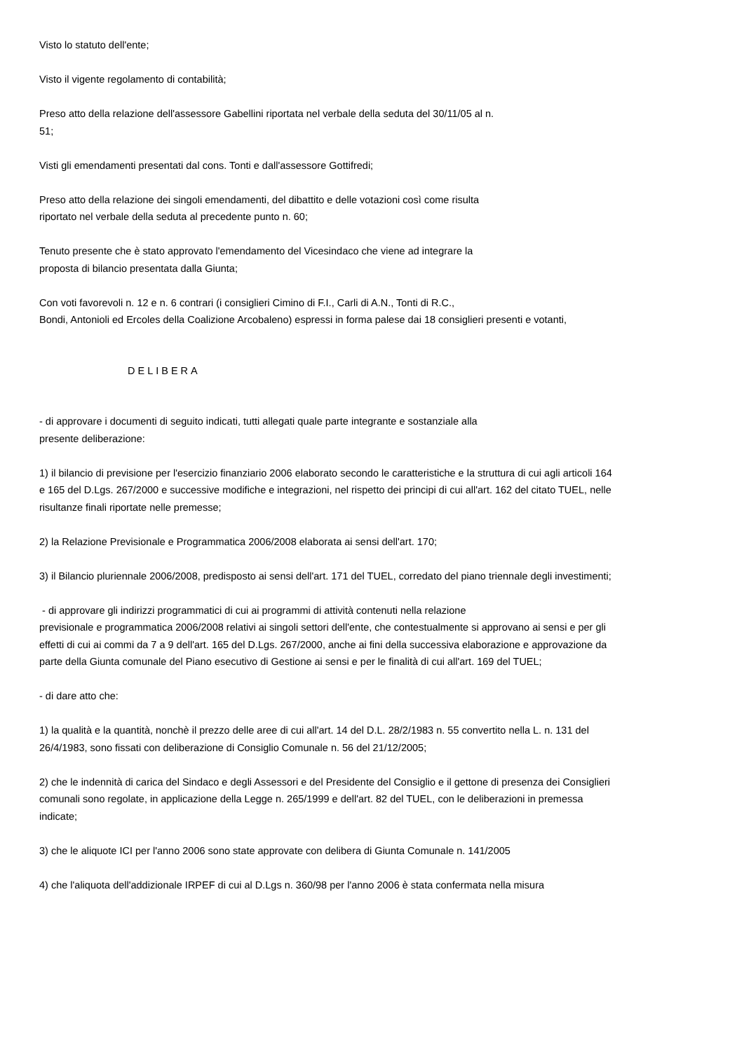Visto lo statuto dell'ente;
Visto il vigente regolamento di contabilità;
Preso atto della relazione dell'assessore Gabellini riportata nel verbale della seduta del 30/11/05 al n.
51;
Visti gli emendamenti presentati dal cons. Tonti e dall'assessore Gottifredi;
Preso atto della relazione dei singoli emendamenti, del dibattito e delle votazioni così come risulta
riportato nel verbale della seduta al precedente punto n. 60;
Tenuto presente che è stato approvato l'emendamento del Vicesindaco che viene ad integrare la
proposta di bilancio presentata dalla Giunta;
Con voti favorevoli n. 12 e n. 6 contrari (i consiglieri Cimino di F.I., Carli di A.N., Tonti di R.C.,
Bondi, Antonioli ed Ercoles della Coalizione Arcobaleno) espressi in forma palese dai 18 consiglieri presenti e votanti,
DELIBERA
- di approvare i documenti di seguito indicati, tutti allegati quale parte integrante e sostanziale alla
presente deliberazione:
1) il bilancio di previsione per l'esercizio finanziario 2006 elaborato secondo le caratteristiche e la struttura di cui agli articoli 164 e 165 del D.Lgs. 267/2000 e successive modifiche e integrazioni, nel rispetto dei principi di cui all'art. 162 del citato TUEL, nelle risultanze finali riportate nelle premesse;
2) la Relazione Previsionale e Programmatica 2006/2008 elaborata ai sensi dell'art. 170;
3) il Bilancio pluriennale 2006/2008, predisposto ai sensi dell'art. 171 del TUEL, corredato del piano triennale degli investimenti;
- di approvare gli indirizzi programmatici di cui ai programmi di attività contenuti nella relazione
previsionale e programmatica 2006/2008 relativi ai singoli settori dell'ente, che contestualmente si approvano ai sensi e per gli effetti di cui ai commi da 7 a 9 dell'art. 165 del D.Lgs. 267/2000, anche ai fini della successiva elaborazione e approvazione da parte della Giunta comunale del Piano esecutivo di Gestione ai sensi e per le finalità di cui all'art. 169 del TUEL;
- di dare atto che:
1) la qualità e la quantità, nonchè il prezzo delle aree di cui all'art. 14 del D.L. 28/2/1983 n. 55 convertito nella L. n. 131 del 26/4/1983, sono fissati con deliberazione di Consiglio Comunale n. 56 del 21/12/2005;
2) che le indennità di carica del Sindaco e degli Assessori e del Presidente del Consiglio e il gettone di presenza dei Consiglieri comunali sono regolate, in applicazione della Legge n. 265/1999 e dell'art. 82 del TUEL, con le deliberazioni in premessa indicate;
3) che le aliquote ICI per l'anno 2006 sono state approvate con delibera di Giunta Comunale n. 141/2005
4) che l'aliquota dell'addizionale IRPEF di cui al D.Lgs n. 360/98 per l'anno 2006 è stata confermata nella misura